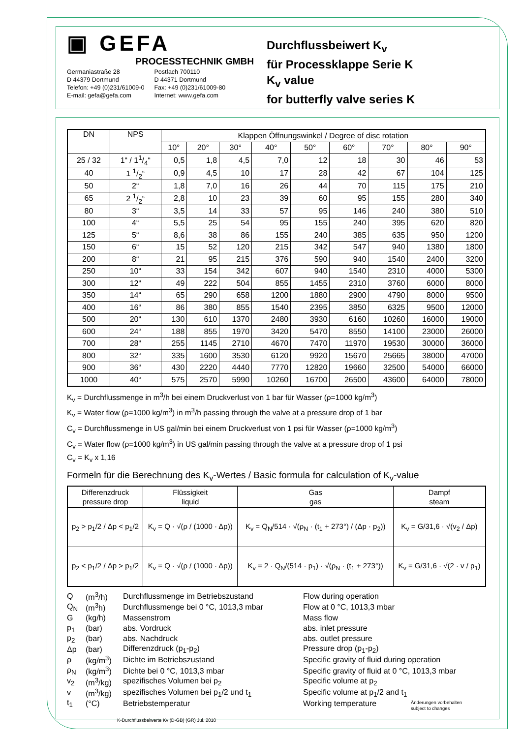▣ GEFA
PROCESSTECHNIK GMBH
Germaniastraße 28
D 44379 Dortmund
Telefon: +49 (0)231/61009-0
E-mail: gefa@gefa.com
Postfach 700110
D 44371 Dortmund
Fax: +49 (0)231/61009-80
Internet: www.gefa.com
Durchflussbeiwert K<sub>v</sub>
für Processklappe Serie K
K<sub>v</sub> value
for butterfly valve series K
| DN | NPS | Klappen Öffnungswinkel / Degree of disc rotation | | | | | | | | |
| --- | --- | --- | --- | --- | --- | --- | --- | --- | --- | --- |
| | | 10° | 20° | 30° | 40° | 50° | 60° | 70° | 80° | 90° |
| 25 / 32 | 1“ / 11/4“ | 0,5 | 1,8 | 4,5 | 7,0 | 12 | 18 | 30 | 46 | 53 |
| 40 | 1 1/2“ | 0,9 | 4,5 | 10 | 17 | 28 | 42 | 67 | 104 | 125 |
| 50 | 2“ | 1,8 | 7,0 | 16 | 26 | 44 | 70 | 115 | 175 | 210 |
| 65 | 2 1/2“ | 2,8 | 10 | 23 | 39 | 60 | 95 | 155 | 280 | 340 |
| 80 | 3“ | 3,5 | 14 | 33 | 57 | 95 | 146 | 240 | 380 | 510 |
| 100 | 4“ | 5,5 | 25 | 54 | 95 | 155 | 240 | 395 | 620 | 820 |
| 125 | 5“ | 8,6 | 38 | 86 | 155 | 240 | 385 | 635 | 950 | 1200 |
| 150 | 6“ | 15 | 52 | 120 | 215 | 342 | 547 | 940 | 1380 | 1800 |
| 200 | 8“ | 21 | 95 | 215 | 376 | 590 | 940 | 1540 | 2400 | 3200 |
| 250 | 10“ | 33 | 154 | 342 | 607 | 940 | 1540 | 2310 | 4000 | 5300 |
| 300 | 12“ | 49 | 222 | 504 | 855 | 1455 | 2310 | 3760 | 6000 | 8000 |
| 350 | 14“ | 65 | 290 | 658 | 1200 | 1880 | 2900 | 4790 | 8000 | 9500 |
| 400 | 16“ | 86 | 380 | 855 | 1540 | 2395 | 3850 | 6325 | 9500 | 12000 |
| 500 | 20“ | 130 | 610 | 1370 | 2480 | 3930 | 6160 | 10260 | 16000 | 19000 |
| 600 | 24“ | 188 | 855 | 1970 | 3420 | 5470 | 8550 | 14100 | 23000 | 26000 |
| 700 | 28“ | 255 | 1145 | 2710 | 4670 | 7470 | 11970 | 19530 | 30000 | 36000 |
| 800 | 32“ | 335 | 1600 | 3530 | 6120 | 9920 | 15670 | 25665 | 38000 | 47000 |
| 900 | 36“ | 430 | 2220 | 4440 | 7770 | 12820 | 19660 | 32500 | 54000 | 66000 |
| 1000 | 40“ | 575 | 2570 | 5990 | 10260 | 16700 | 26500 | 43600 | 64000 | 78000 |
K<sub>v</sub> = Durchflussmenge in m<sup>3</sup>/h bei einem Druckverlust von 1 bar für Wasser (ρ=1000 kg/m<sup>3</sup>)
K<sub>v</sub> = Water flow (ρ=1000 kg/m<sup>3</sup>) in m<sup>3</sup>/h passing through the valve at a pressure drop of 1 bar
C<sub>v</sub> = Durchflussmenge in US gal/min bei einem Druckverlust von 1 psi für Wasser (ρ=1000 kg/m<sup>3</sup>)
C<sub>v</sub> = Water flow (ρ=1000 kg/m<sup>3</sup>) in US gal/min passing through the valve at a pressure drop of 1 psi
C<sub>v</sub> = K<sub>v</sub> x 1,16
Formeln für die Berechnung des K<sub>v</sub>-Wertes / Basic formula for calculation of K<sub>v</sub>-value
| Differenzdruck pressure drop | Flüssigkeit liquid | Gas gas | Dampf steam |
| --- | --- | --- | --- |
| p<sub>2</sub> > p<sub>1</sub>/2 / Δp < p<sub>1</sub>/2 | K<sub>v</sub> = Q · √(ρ / (1000 · Δp)) | K<sub>v</sub> = Q<sub>N</sub>/514 · √(ρ<sub>N</sub> · (t<sub>1</sub> + 273°) / (Δp · p<sub>2</sub>)) | K<sub>v</sub> = G/31,6 · √(v<sub>2</sub> / Δp) |
| p<sub>2</sub> < p<sub>1</sub>/2 / Δp > p<sub>1</sub>/2 | K<sub>v</sub> = Q · √(ρ / (1000 · Δp)) | K<sub>v</sub> = 2 · Q<sub>N</sub>/(514 · p<sub>1</sub>) · √(ρ<sub>N</sub> · (t<sub>1</sub> + 273°)) | K<sub>v</sub> = G/31,6 · √(2 · v / p<sub>1</sub>) |
| Q | (m<sup>3</sup>/h) | Durchflussmenge im Betriebszustand | Flow during operation |
| Q<sub>N</sub> | (m<sup>3</sup>h) | Durchflussmenge bei 0 °C, 1013,3 mbar | Flow at 0 °C, 1013,3 mbar |
| G | (kg/h) | Massenstrom | Mass flow |
| p<sub>1</sub> | (bar) | abs. Vordruck | abs. inlet pressure |
| p<sub>2</sub> | (bar) | abs. Nachdruck | abs. outlet pressure |
| Δp | (bar) | Differenzdruck (p<sub>1</sub>-p<sub>2</sub>) | Pressure drop (p<sub>1</sub>-p<sub>2</sub>) |
| ρ | (kg/m<sup>3</sup>) | Dichte im Betriebszustand | Specific gravity of fluid during operation |
| ρ<sub>N</sub> | (kg/m<sup>3</sup>) | Dichte bei 0 °C, 1013,3 mbar | Specific gravity of fluid at 0 °C, 1013,3 mbar |
| v<sub>2</sub> | (m<sup>3</sup>/kg) | spezifisches Volumen bei p<sub>2</sub> | Specific volume at p<sub>2</sub> |
| v | (m<sup>3</sup>/kg) | spezifisches Volumen bei p<sub>1</sub>/2 und t<sub>1</sub> | Specific volume at p<sub>1</sub>/2 and t<sub>1</sub> |
| t<sub>1</sub> | (°C) | Betriebstemperatur | Working temperature |
Änderungen vorbehalten
subject to changes
K-Durchflussbeiwerte Kv (D-GB) (GR) Jul. 2010